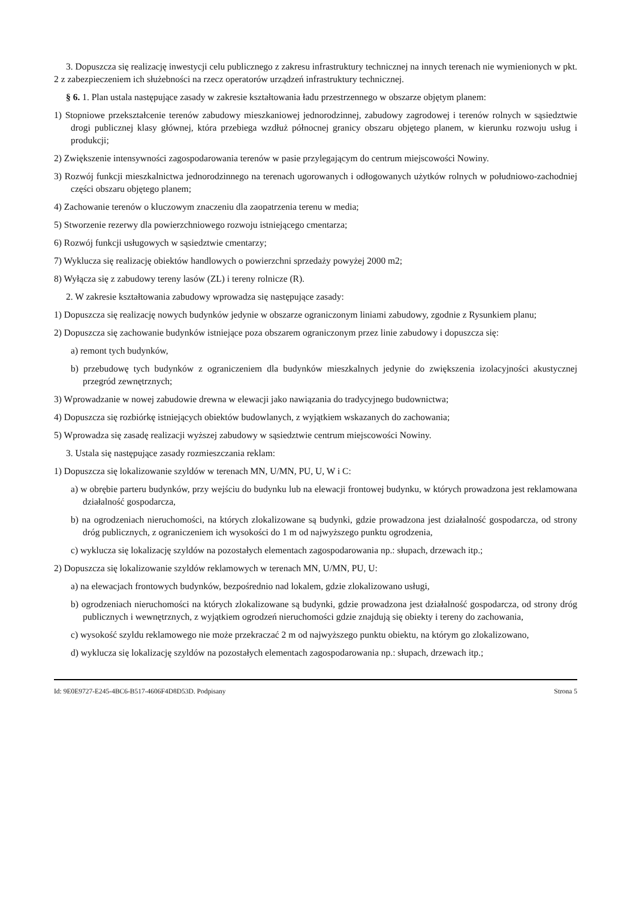3. Dopuszcza się realizację inwestycji celu publicznego z zakresu infrastruktury technicznej na innych terenach nie wymienionych w pkt. 2 z zabezpieczeniem ich służebności na rzecz operatorów urządzeń infrastruktury technicznej.
§ 6. 1. Plan ustala następujące zasady w zakresie kształtowania ładu przestrzennego w obszarze objętym planem:
1) Stopniowe przekształcenie terenów zabudowy mieszkaniowej jednorodzinnej, zabudowy zagrodowej i terenów rolnych w sąsiedztwie drogi publicznej klasy głównej, która przebiega wzdłuż północnej granicy obszaru objętego planem, w kierunku rozwoju usług i produkcji;
2) Zwiększenie intensywności zagospodarowania terenów w pasie przylegającym do centrum miejscowości Nowiny.
3) Rozwój funkcji mieszkalnictwa jednorodzinnego na terenach ugorowanych i odłogowanych użytków rolnych w południowo-zachodniej części obszaru objętego planem;
4) Zachowanie terenów o kluczowym znaczeniu dla zaopatrzenia terenu w media;
5) Stworzenie rezerwy dla powierzchniowego rozwoju istniejącego cmentarza;
6) Rozwój funkcji usługowych w sąsiedztwie cmentarzy;
7) Wyklucza się realizację obiektów handlowych o powierzchni sprzedaży powyżej 2000 m2;
8) Wyłącza się z zabudowy tereny lasów (ZL) i tereny rolnicze (R).
2. W zakresie kształtowania zabudowy wprowadza się następujące zasady:
1) Dopuszcza się realizację nowych budynków jedynie w obszarze ograniczonym liniami zabudowy, zgodnie z Rysunkiem planu;
2) Dopuszcza się zachowanie budynków istniejące poza obszarem ograniczonym przez linie zabudowy i dopuszcza się:
a) remont tych budynków,
b) przebudowę tych budynków z ograniczeniem dla budynków mieszkalnych jedynie do zwiększenia izolacyjności akustycznej przegród zewnętrznych;
3) Wprowadzanie w nowej zabudowie drewna w elewacji jako nawiązania do tradycyjnego budownictwa;
4) Dopuszcza się rozbiórkę istniejących obiektów budowlanych, z wyjątkiem wskazanych do zachowania;
5) Wprowadza się zasadę realizacji wyższej zabudowy w sąsiedztwie centrum miejscowości Nowiny.
3. Ustala się następujące zasady rozmieszczania reklam:
1) Dopuszcza się lokalizowanie szyldów w terenach MN, U/MN, PU, U, W i C:
a) w obrębie parteru budynków, przy wejściu do budynku lub na elewacji frontowej budynku, w których prowadzona jest reklamowana działalność gospodarcza,
b) na ogrodzeniach nieruchomości, na których zlokalizowane są budynki, gdzie prowadzona jest działalność gospodarcza, od strony dróg publicznych, z ograniczeniem ich wysokości do 1 m od najwyższego punktu ogrodzenia,
c) wyklucza się lokalizację szyldów na pozostałych elementach zagospodarowania np.: słupach, drzewach itp.;
2) Dopuszcza się lokalizowanie szyldów reklamowych w terenach MN, U/MN, PU, U:
a) na elewacjach frontowych budynków, bezpośrednio nad lokalem, gdzie zlokalizowano usługi,
b) ogrodzeniach nieruchomości na których zlokalizowane są budynki, gdzie prowadzona jest działalność gospodarcza, od strony dróg publicznych i wewnętrznych, z wyjątkiem ogrodzeń nieruchomości gdzie znajdują się obiekty i tereny do zachowania,
c) wysokość szyldu reklamowego nie może przekraczać 2 m od najwyższego punktu obiektu, na którym go zlokalizowano,
d) wyklucza się lokalizację szyldów na pozostałych elementach zagospodarowania np.: słupach, drzewach itp.;
Id: 9E0E9727-E245-4BC6-B517-4606F4D8D53D. Podpisany Strona 5